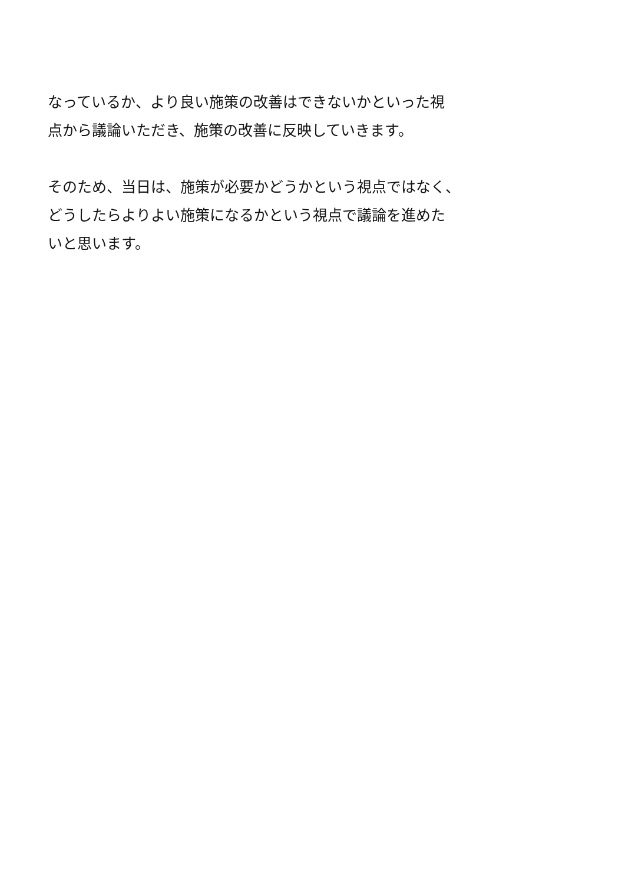なっているか、より良い施策の改善はできないかといった視
点から議論いただき、施策の改善に反映していきます。
そのため、当日は、施策が必要かどうかという視点ではなく、
どうしたらよりよい施策になるかという視点で議論を進めた
いと思います。